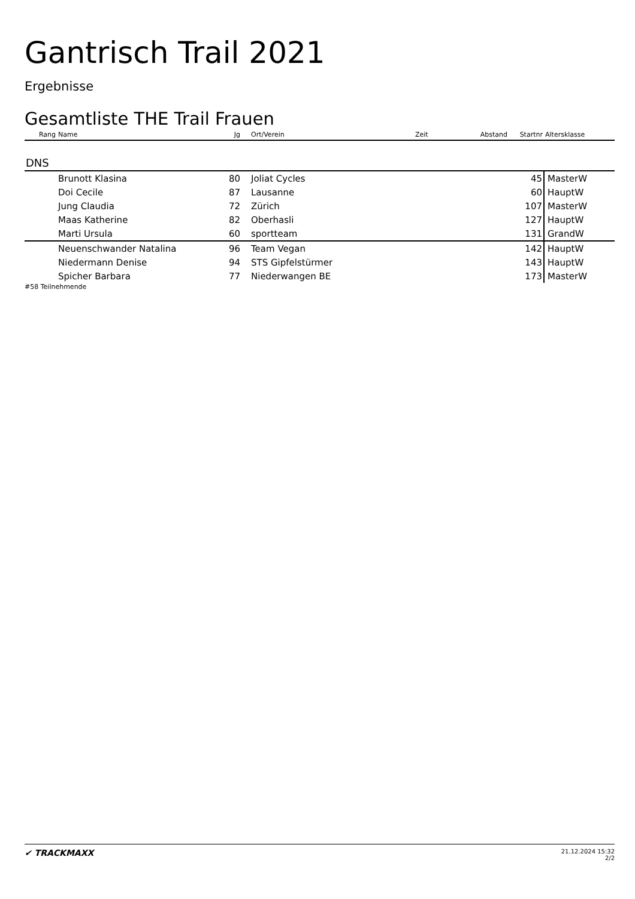Gantrisch Trail 2021
Ergebnisse
Gesamtliste THE Trail Frauen
| Rang | Name | Jg | Ort/Verein | Zeit | Abstand | Startnr | Altersklasse |
| --- | --- | --- | --- | --- | --- | --- | --- |
| DNS | | | | | | | |
| | Brunott Klasina | 80 | Joliat Cycles | | | 45 | MasterW |
| | Doi Cecile | 87 | Lausanne | | | 60 | HauptW |
| | Jung Claudia | 72 | Zürich | | | 107 | MasterW |
| | Maas Katherine | 82 | Oberhasli | | | 127 | HauptW |
| | Marti Ursula | 60 | sportteam | | | 131 | GrandW |
| | Neuenschwander Natalina | 96 | Team Vegan | | | 142 | HauptW |
| | Niedermann Denise | 94 | STS Gipfelstürmer | | | 143 | HauptW |
| | Spicher Barbara | 77 | Niederwangen BE | | | 173 | MasterW |
#58 Teilnehmende
✔ TRACKMAXX
21.12.2024 15:32
2/2